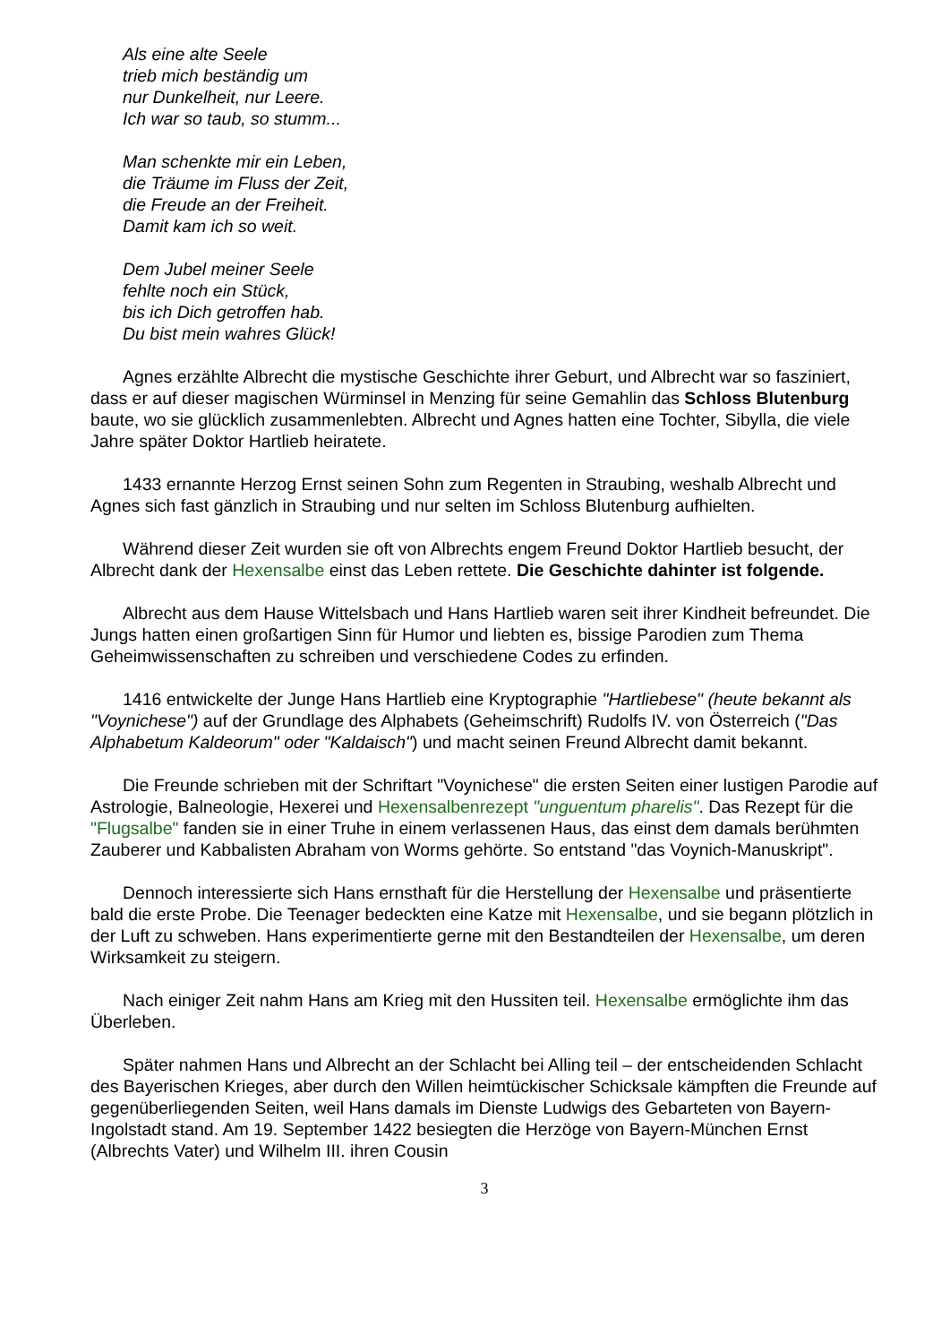Als eine alte Seele
trieb mich beständig um
nur Dunkelheit, nur Leere.
Ich war so taub, so stumm...
Man schenkte mir ein Leben,
die Träume im Fluss der Zeit,
die Freude an der Freiheit.
Damit kam ich so weit.
Dem Jubel meiner Seele
fehlte noch ein Stück,
bis ich Dich getroffen hab.
Du bist mein wahres Glück!
Agnes erzählte Albrecht die mystische Geschichte ihrer Geburt, und Albrecht war so fasziniert, dass er auf dieser magischen Würminsel in Menzing für seine Gemahlin das Schloss Blutenburg baute, wo sie glücklich zusammenlebten. Albrecht und Agnes hatten eine Tochter, Sibylla, die viele Jahre später Doktor Hartlieb heiratete.
1433 ernannte Herzog Ernst seinen Sohn zum Regenten in Straubing, weshalb Albrecht und Agnes sich fast gänzlich in Straubing und nur selten im Schloss Blutenburg aufhielten.
Während dieser Zeit wurden sie oft von Albrechts engem Freund Doktor Hartlieb besucht, der Albrecht dank der Hexensalbe einst das Leben rettete. Die Geschichte dahinter ist folgende.
Albrecht aus dem Hause Wittelsbach und Hans Hartlieb waren seit ihrer Kindheit befreundet. Die Jungs hatten einen großartigen Sinn für Humor und liebten es, bissige Parodien zum Thema Geheimwissenschaften zu schreiben und verschiedene Codes zu erfinden.
1416 entwickelte der Junge Hans Hartlieb eine Kryptographie "Hartliebese" (heute bekannt als "Voynichese") auf der Grundlage des Alphabets (Geheimschrift) Rudolfs IV. von Österreich ("Das Alphabetum Kaldeorum" oder "Kaldaisch") und macht seinen Freund Albrecht damit bekannt.
Die Freunde schrieben mit der Schriftart "Voynichese" die ersten Seiten einer lustigen Parodie auf Astrologie, Balneologie, Hexerei und Hexensalbenrezept "unguentum pharelis". Das Rezept für die "Flugsalbe" fanden sie in einer Truhe in einem verlassenen Haus, das einst dem damals berühmten Zauberer und Kabbalisten Abraham von Worms gehörte. So entstand "das Voynich-Manuskript".
Dennoch interessierte sich Hans ernsthaft für die Herstellung der Hexensalbe und präsentierte bald die erste Probe. Die Teenager bedeckten eine Katze mit Hexensalbe, und sie begann plötzlich in der Luft zu schweben. Hans experimentierte gerne mit den Bestandteilen der Hexensalbe, um deren Wirksamkeit zu steigern.
Nach einiger Zeit nahm Hans am Krieg mit den Hussiten teil. Hexensalbe ermöglichte ihm das Überleben.
Später nahmen Hans und Albrecht an der Schlacht bei Alling teil – der entscheidenden Schlacht des Bayerischen Krieges, aber durch den Willen heimtückischer Schicksale kämpften die Freunde auf gegenüberliegenden Seiten, weil Hans damals im Dienste Ludwigs des Gebarteten von Bayern-Ingolstadt stand. Am 19. September 1422 besiegten die Herzöge von Bayern-München Ernst (Albrechts Vater) und Wilhelm III. ihren Cousin
3